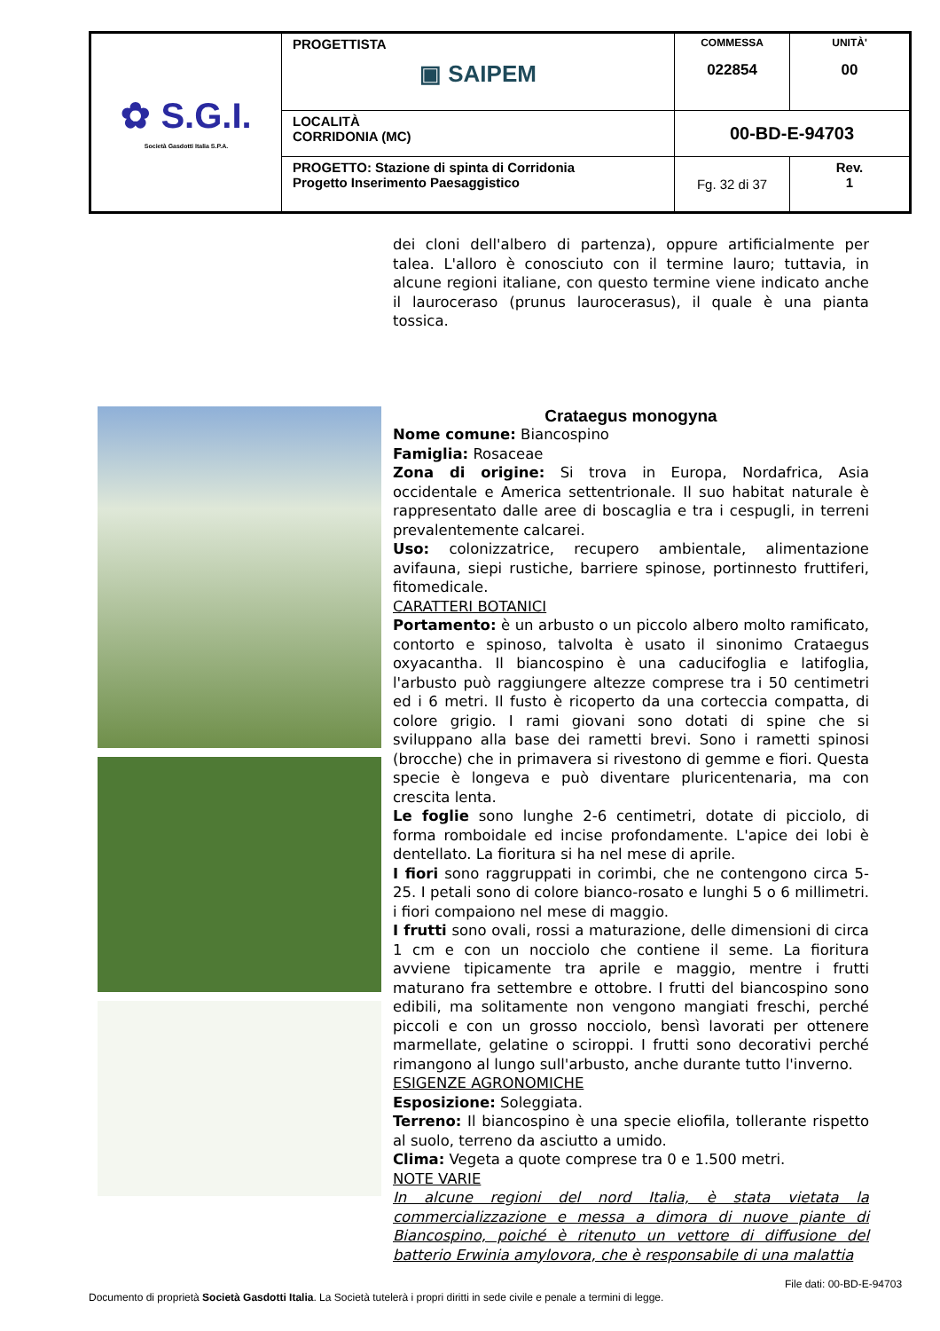| ✿ S.G.I. Società Gasdotti Italia S.P.A. | PROGETTISTA ▣ SAIPEM | COMMESSA 022854 | UNITÀ' 00 |
| | LOCALITÀ CORRIDONIA (MC) | 00-BD-E-94703 | |
| | PROGETTO: Stazione di spinta di Corridonia Progetto Inserimento Paesaggistico | Fg. 32 di 37 | Rev. 1 |
dei cloni dell'albero di partenza), oppure artificialmente per talea. L'alloro è conosciuto con il termine lauro; tuttavia, in alcune regioni italiane, con questo termine viene indicato anche il lauroceraso (prunus laurocerasus), il quale è una pianta tossica.
Crataegus monogyna
Nome comune: Biancospino
Famiglia: Rosaceae
Zona di origine: Si trova in Europa, Nordafrica, Asia occidentale e America settentrionale. Il suo habitat naturale è rappresentato dalle aree di boscaglia e tra i cespugli, in terreni prevalentemente calcarei.
Uso: colonizzatrice, recupero ambientale, alimentazione avifauna, siepi rustiche, barriere spinose, portinnesto fruttiferi, fitomedicale.
CARATTERI BOTANICI
Portamento: è un arbusto o un piccolo albero molto ramificato, contorto e spinoso, talvolta è usato il sinonimo Crataegus oxyacantha. Il biancospino è una caducifoglia e latifoglia, l'arbusto può raggiungere altezze comprese tra i 50 centimetri ed i 6 metri. Il fusto è ricoperto da una corteccia compatta, di colore grigio. I rami giovani sono dotati di spine che si sviluppano alla base dei rametti brevi. Sono i rametti spinosi (brocche) che in primavera si rivestono di gemme e fiori. Questa specie è longeva e può diventare pluricentenaria, ma con crescita lenta.
Le foglie sono lunghe 2-6 centimetri, dotate di picciolo, di forma romboidale ed incise profondamente. L'apice dei lobi è dentellato. La fioritura si ha nel mese di aprile.
I fiori sono raggruppati in corimbi, che ne contengono circa 5-25. I petali sono di colore bianco-rosato e lunghi 5 o 6 millimetri. i fiori compaiono nel mese di maggio.
I frutti sono ovali, rossi a maturazione, delle dimensioni di circa 1 cm e con un nocciolo che contiene il seme. La fioritura avviene tipicamente tra aprile e maggio, mentre i frutti maturano fra settembre e ottobre. I frutti del biancospino sono edibili, ma solitamente non vengono mangiati freschi, perché piccoli e con un grosso nocciolo, bensì lavorati per ottenere marmellate, gelatine o sciroppi. I frutti sono decorativi perché rimangono al lungo sull'arbusto, anche durante tutto l'inverno.
ESIGENZE AGRONOMICHE
Esposizione: Soleggiata.
Terreno: Il biancospino è una specie eliofila, tollerante rispetto al suolo, terreno da asciutto a umido.
Clima: Vegeta a quote comprese tra 0 e 1.500 metri.
NOTE VARIE
In alcune regioni del nord Italia, è stata vietata la commercializzazione e messa a dimora di nuove piante di Biancospino, poiché è ritenuto un vettore di diffusione del batterio Erwinia amylovora, che è responsabile di una malattia
File dati: 00-BD-E-94703
Documento di proprietà Società Gasdotti Italia. La Società tutelerà i propri diritti in sede civile e penale a termini di legge.